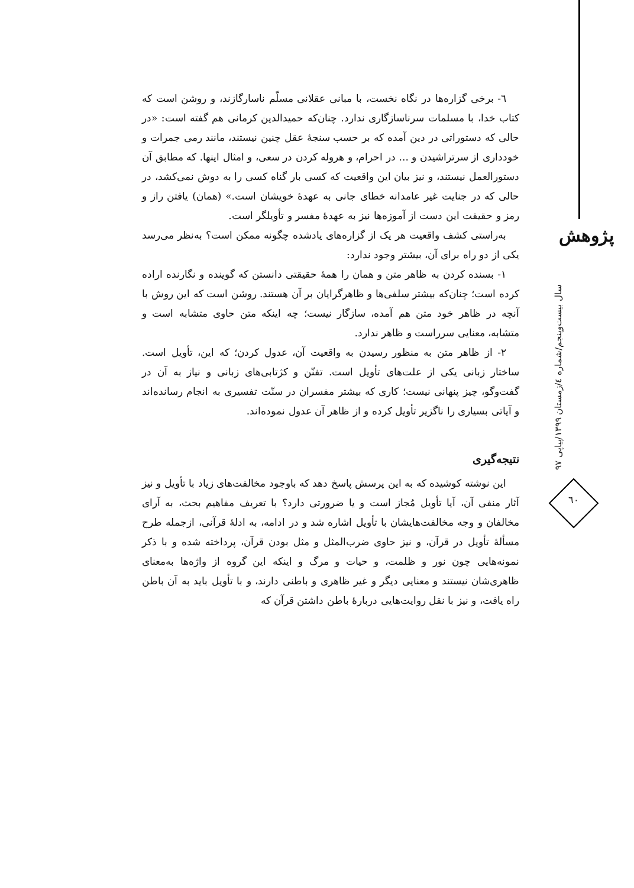٦- برخی گزاره‌ها در نگاه نخست، با مبانی عقلانی مسلّم ناسارگازند، و روشن است که کتاب خدا، با مسلمات سرناسازگاری ندارد. چنان‌که حمیدالدین کرمانی هم گفته است: «در حالی که دستوراتی در دین آمده که بر حسب سنجهٔ عقل چنین نیستند، مانند رمی جمرات و خودداری از سرتراشیدن و ... در احرام، و هروله کردن در سعی، و امثال اینها. که مطابق آن دستورالعمل نیستند، و نیز بیان این واقعیت که کسی بار گناه کسی را به دوش نمی‌کشد، در حالی که در جنایت غیر عامدانه خطای جانی به عهدهٔ خویشان است.» (همان) یافتن راز و رمز و حقیقت این دست از آموزه‌ها نیز به عهدهٔ مفسر و تأویلگر است.
به‌راستی کشف واقعیت هر یک از گزاره‌های یادشده چگونه ممکن است؟ به‌نظر می‌رسد یکی از دو راه برای آن، بیشتر وجود ندارد:
١- بسنده کردن به ظاهر متن و همان را همهٔ حقیقتی دانستن که گوینده و نگارنده اراده کرده است؛ چنان‌که بیشتر سلفی‌ها و ظاهرگرایان بر آن هستند. روشن است که این روش با آنچه در ظاهر خود متن هم آمده، سازگار نیست؛ چه اینکه متن حاوی متشابه است و متشابه، معنایی سرراست و ظاهر ندارد.
٢- از ظاهر متن به منظور رسیدن به واقعیت آن، عدول کردن؛ که این، تأویل است. ساختار زبانی یکی از علت‌های تأویل است. تفنّن و کژتابی‌های زبانی و نیاز به آن در گفت‌وگو، چیز پنهانی نیست؛ کاری که بیشتر مفسران در سنّت تفسیری به انجام رسانده‌اند و آیاتی بسیاری را ناگزیر تأویل کرده و از ظاهر آن عدول نموده‌اند.
نتیجه‌گیری
این نوشته کوشیده که به این پرسش پاسخ دهد که باوجود مخالفت‌های زیاد با تأویل و نیز آثار منفی آن، آیا تأویل مُجاز است و یا ضرورتی دارد؟ با تعریف مفاهیم بحث، به آرای مخالفان و وجه مخالفت‌هایشان با تأویل اشاره شد و در ادامه، به ادلهٔ قرآنی، ازجمله طرح مسألهٔ تأویل در قرآن، و نیز حاوی ضرب‌المثل و مثل بودن قرآن، پرداخته شده و با ذکر نمونه‌هایی چون نور و ظلمت، و حیات و مرگ و اینکه این گروه از واژه‌ها به‌معنای ظاهری‌شان نیستند و معنایی دیگر و غیر ظاهری و باطنی دارند، و با تأویل باید به آن باطن راه یافت، و نیز با نقل روایت‌هایی دربارهٔ باطن داشتن قرآن که
پژوهش
سال بیست‌وپنجم/شماره ٤/زمستان ١٣٩٩/پیاپی ٩٧
٦٠